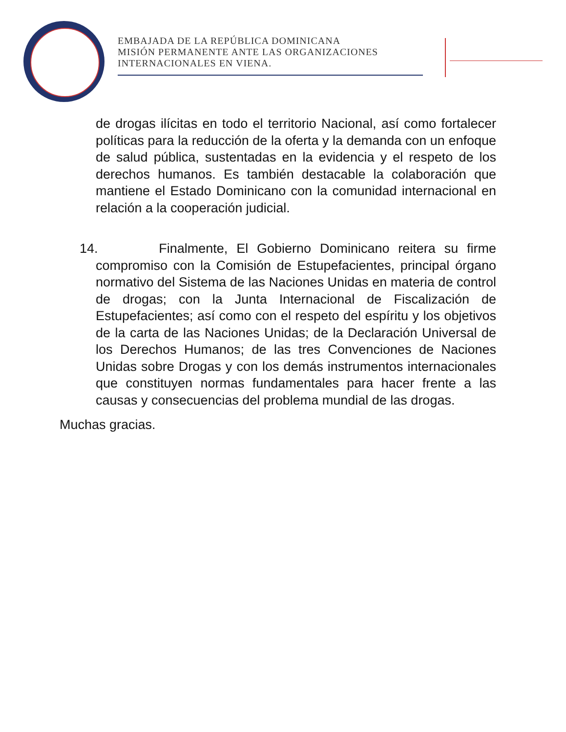EMBAJADA DE LA REPÚBLICA DOMINICANA
MISIÓN PERMANENTE ANTE LAS ORGANIZACIONES
INTERNACIONALES EN VIENA.
de drogas ilícitas en todo el territorio Nacional, así como fortalecer políticas para la reducción de la oferta y la demanda con un enfoque de salud pública, sustentadas en la evidencia y el respeto de los derechos humanos. Es también destacable la colaboración que mantiene el Estado Dominicano con la comunidad internacional en relación a la cooperación judicial.
14. Finalmente, El Gobierno Dominicano reitera su firme compromiso con la Comisión de Estupefacientes, principal órgano normativo del Sistema de las Naciones Unidas en materia de control de drogas; con la Junta Internacional de Fiscalización de Estupefacientes; así como con el respeto del espíritu y los objetivos de la carta de las Naciones Unidas; de la Declaración Universal de los Derechos Humanos; de las tres Convenciones de Naciones Unidas sobre Drogas y con los demás instrumentos internacionales que constituyen normas fundamentales para hacer frente a las causas y consecuencias del problema mundial de las drogas.
Muchas gracias.